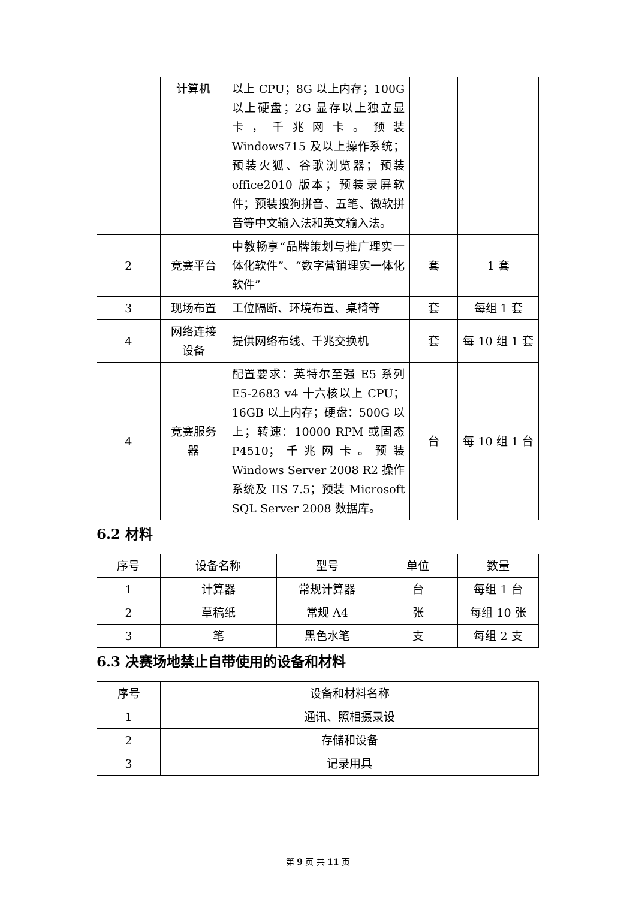| | 计算机 | 以上 CPU；8G 以上内存；100G 以上硬盘；2G 显存以上独立显卡，千兆网卡。预装 Windows715 及以上操作系统；预装火狐、谷歌浏览器；预装 office2010 版本；预装录屏软件；预装搜狗拼音、五笔、微软拼音等中文输入法和英文输入法。 | | |
| 2 | 竞赛平台 | 中教畅享“品牌策划与推广理实一体化软件”、“数字营销理实一体化软件” | 套 | 1 套 |
| 3 | 现场布置 | 工位隔断、环境布置、桌椅等 | 套 | 每组 1 套 |
| 4 | 网络连接设备 | 提供网络布线、千兆交换机 | 套 | 每 10 组 1 套 |
| 4 | 竞赛服务器 | 配置要求：英特尔至强 E5 系列 E5-2683 v4 十六核以上 CPU；16GB 以上内存；硬盘：500G 以上；转速：10000 RPM 或固态 P4510；千兆网卡。预装 Windows Server 2008 R2 操作系统及 IIS 7.5；预装 Microsoft SQL Server 2008 数据库。 | 台 | 每 10 组 1 台 |
6.2 材料
| 序号 | 设备名称 | 型号 | 单位 | 数量 |
| --- | --- | --- | --- | --- |
| 1 | 计算器 | 常规计算器 | 台 | 每组 1 台 |
| 2 | 草稿纸 | 常规 A4 | 张 | 每组 10 张 |
| 3 | 笔 | 黑色水笔 | 支 | 每组 2 支 |
6.3 决赛场地禁止自带使用的设备和材料
| 序号 | 设备和材料名称 |
| --- | --- |
| 1 | 通讯、照相摄录设 |
| 2 | 存储和设备 |
| 3 | 记录用具 |
第 9 页 共 11 页